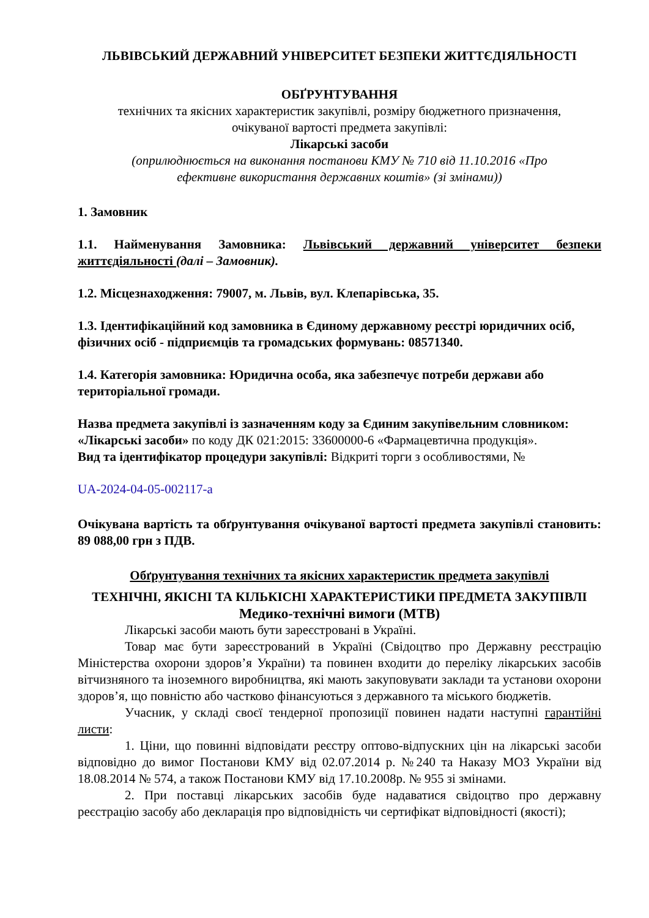ЛЬВІВСЬКИЙ ДЕРЖАВНИЙ УНІВЕРСИТЕТ БЕЗПЕКИ ЖИТТЄДІЯЛЬНОСТІ
ОБҐРУНТУВАННЯ
технічних та якісних характеристик закупівлі, розміру бюджетного призначення,
очікуваної вартості предмета закупівлі:
Лікарські засоби
(оприлюднюється на виконання постанови КМУ № 710 від 11.10.2016 «Про
ефективне використання державних коштів» (зі змінами))
1. Замовник
1.1. Найменування Замовника: Львівський державний університет безпеки життєдіяльності (далі – Замовник).
1.2. Місцезнаходження: 79007, м. Львів, вул. Клепарівська, 35.
1.3. Ідентифікаційний код замовника в Єдиному державному реєстрі юридичних осіб, фізичних осіб - підприємців та громадських формувань: 08571340.
1.4. Категорія замовника: Юридична особа, яка забезпечує потреби держави або територіальної громади.
Назва предмета закупівлі із зазначенням коду за Єдиним закупівельним словником: «Лікарські засоби» по коду ДК 021:2015: 33600000-6 «Фармацевтична продукція».
Вид та ідентифікатор процедури закупівлі: Відкриті торги з особливостями, №
UA-2024-04-05-002117-a
Очікувана вартість та обґрунтування очікуваної вартості предмета закупівлі становить: 89 088,00 грн з ПДВ.
Обґрунтування технічних та якісних характеристик предмета закупівлі
ТЕХНІЧНІ, ЯКІСНІ ТА КІЛЬКІСНІ ХАРАКТЕРИСТИКИ ПРЕДМЕТА ЗАКУПІВЛІ
Медико-технічні вимоги (МТВ)
Лікарські засоби мають бути зареєстровані в Україні.
Товар має бути зареєстрований в Україні (Свідоцтво про Державну реєстрацію Міністерства охорони здоров’я України) та повинен входити до переліку лікарських засобів вітчизняного та іноземного виробництва, які мають закуповувати заклади та установи охорони здоров’я, що повністю або частково фінансуються з державного та міського бюджетів.
Учасник, у складі своєї тендерної пропозиції повинен надати наступні гарантійні листи:
1. Ціни, що повинні відповідати реєстру оптово-відпускних цін на лікарські засоби відповідно до вимог Постанови КМУ від 02.07.2014 р. №240 та Наказу МОЗ України від 18.08.2014 № 574, а також Постанови КМУ від 17.10.2008р. № 955 зі змінами.
2. При поставці лікарських засобів буде надаватися свідоцтво про державну реєстрацію засобу або декларація про відповідність чи сертифікат відповідності (якості);